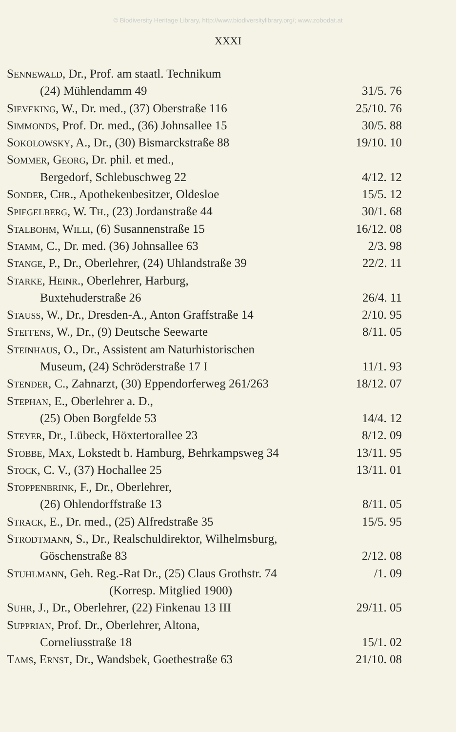© Biodiversity Heritage Library, http://www.biodiversitylibrary.org/; www.zobodat.at
XXXI
| Sennewald , Dr., Prof. am staatl. Technikum | |
| (24) Mühlendamm 49 | 31/5. 76 |
| Sieveking , W., Dr. med., (37) Oberstraße 116 | 25/10. 76 |
| Simmonds , Prof. Dr. med., (36) Johnsallee 15 | 30/5. 88 |
| Sokolowsky , A., Dr., (30) Bismarckstraße 88 | 19/10. 10 |
| Sommer, Georg , Dr. phil. et med., | |
| Bergedorf, Schlebuschweg 22 | 4/12. 12 |
| Sonder, Chr. , Apothekenbesitzer, Oldesloe | 15/5. 12 |
| Spiegelberg, W. Th. , (23) Jordanstraße 44 | 30/1. 68 |
| Stalbohm, Willi , (6) Susannenstraße 15 | 16/12. 08 |
| Stamm , C., Dr. med. (36) Johnsallee 63 | 2/3. 98 |
| Stange , P., Dr., Oberlehrer, (24) Uhlandstraße 39 | 22/2. 11 |
| Starke, Heinr. , Oberlehrer, Harburg, | |
| Buxtehuderstraße 26 | 26/4. 11 |
| Stauss , W., Dr., Dresden-A., Anton Graffstraße 14 | 2/10. 95 |
| Steffens , W., Dr., (9) Deutsche Seewarte | 8/11. 05 |
| Steinhaus , O., Dr., Assistent am Naturhistorischen | |
| Museum, (24) Schröderstraße 17 I | 11/1. 93 |
| Stender , C., Zahnarzt, (30) Eppendorferweg 261/263 | 18/12. 07 |
| Stephan , E., Oberlehrer a. D., | |
| (25) Oben Borgfelde 53 | 14/4. 12 |
| Steyer , Dr., Lübeck, Höxtertorallee 23 | 8/12. 09 |
| Stobbe, Max , Lokstedt b. Hamburg, Behrkampsweg 34 | 13/11. 95 |
| Stock , C. V., (37) Hochallee 25 | 13/11. 01 |
| Stoppenbrink , F., Dr., Oberlehrer, | |
| (26) Ohlendorffstraße 13 | 8/11. 05 |
| Strack , E., Dr. med., (25) Alfredstraße 35 | 15/5. 95 |
| Strodtmann , S., Dr., Realschuldirektor, Wilhelmsburg, | |
| Göschenstraße 83 | 2/12. 08 |
| Stuhlmann , Geh. Reg.-Rat Dr., (25) Claus Grothstr. 74 | /1. 09 |
| (Korresp. Mitglied 1900) | |
| Suhr , J., Dr., Oberlehrer, (22) Finkenau 13 III | 29/11. 05 |
| Supprian , Prof. Dr., Oberlehrer, Altona, | |
| Corneliusstraße 18 | 15/1. 02 |
| Tams, Ernst , Dr., Wandsbek, Goethestraße 63 | 21/10. 08 |